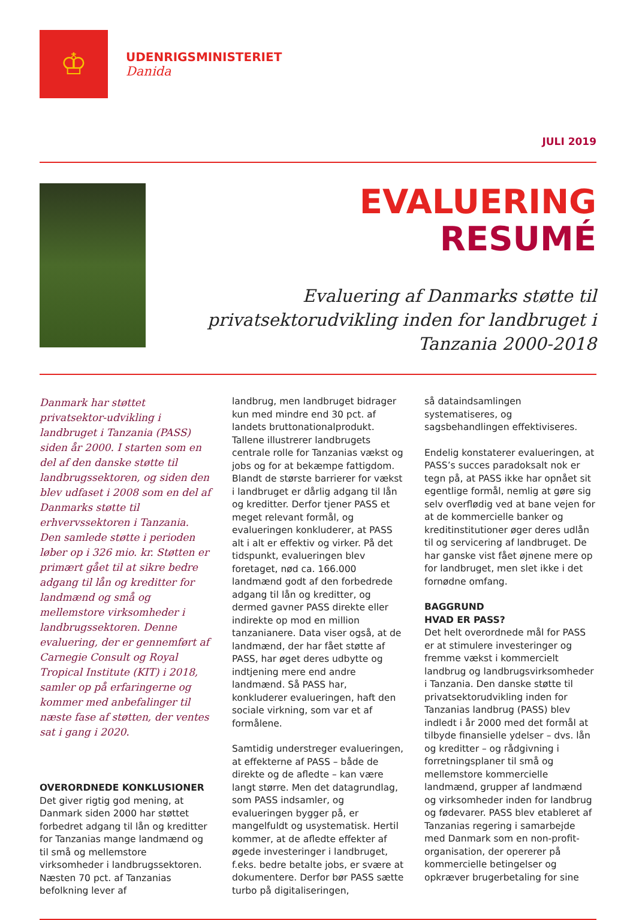♔
UDENRIGSMINISTERIET
Danida
JULI 2019
EVALUERING
RESUMÉ
Evaluering af Danmarks støtte til privatsektorudvikling inden for landbruget i Tanzania 2000-2018
Danmark har støttet privatsektor-udvikling i landbruget i Tanzania (PASS) siden år 2000. I starten som en del af den danske støtte til landbrugssektoren, og siden den blev udfaset i 2008 som en del af Danmarks støtte til erhvervssektoren i Tanzania. Den samlede støtte i perioden løber op i 326 mio. kr. Støtten er primært gået til at sikre bedre adgang til lån og kreditter for landmænd og små og mellemstore virksomheder i landbrugssektoren. Denne evaluering, der er gennemført af Carnegie Consult og Royal Tropical Institute (KIT) i 2018, samler op på erfaringerne og kommer med anbefalinger til næste fase af støtten, der ventes sat i gang i 2020.
OVERORDNEDE KONKLUSIONER
Det giver rigtig god mening, at Danmark siden 2000 har støttet forbedret adgang til lån og kreditter for Tanzanias mange landmænd og til små og mellemstore virksomheder i landbrugssektoren. Næsten 70 pct. af Tanzanias befolkning lever af
landbrug, men landbruget bidrager kun med mindre end 30 pct. af landets bruttonationalprodukt. Tallene illustrerer landbrugets centrale rolle for Tanzanias vækst og jobs og for at bekæmpe fattigdom. Blandt de største barrierer for vækst i landbruget er dårlig adgang til lån og kreditter. Derfor tjener PASS et meget relevant formål, og evalueringen konkluderer, at PASS alt i alt er effektiv og virker. På det tidspunkt, evalueringen blev foretaget, nød ca. 166.000 landmænd godt af den forbedrede adgang til lån og kreditter, og dermed gavner PASS direkte eller indirekte op mod en million tanzanianere. Data viser også, at de landmænd, der har fået støtte af PASS, har øget deres udbytte og indtjening mere end andre landmænd. Så PASS har, konkluderer evalueringen, haft den sociale virkning, som var et af formålene.
Samtidig understreger evalueringen, at effekterne af PASS – både de direkte og de afledte – kan være langt større. Men det datagrundlag, som PASS indsamler, og evalueringen bygger på, er mangelfuldt og usystematisk. Hertil kommer, at de afledte effekter af øgede investeringer i landbruget, f.eks. bedre betalte jobs, er svære at dokumentere. Derfor bør PASS sætte turbo på digitaliseringen,
så dataindsamlingen systematiseres, og sagsbehandlingen effektiviseres.
Endelig konstaterer evalueringen, at PASS’s succes paradoksalt nok er tegn på, at PASS ikke har opnået sit egentlige formål, nemlig at gøre sig selv overflødig ved at bane vejen for at de kommercielle banker og kreditinstitutioner øger deres udlån til og servicering af landbruget. De har ganske vist fået øjnene mere op for landbruget, men slet ikke i det fornødne omfang.
BAGGRUND
HVAD ER PASS?
Det helt overordnede mål for PASS er at stimulere investeringer og fremme vækst i kommercielt landbrug og landbrugsvirksomheder i Tanzania. Den danske støtte til privatsektorudvikling inden for Tanzanias landbrug (PASS) blev indledt i år 2000 med det formål at tilbyde finansielle ydelser – dvs. lån og kreditter – og rådgivning i forretningsplaner til små og mellemstore kommercielle landmænd, grupper af landmænd og virksomheder inden for landbrug og fødevarer. PASS blev etableret af Tanzanias regering i samarbejde med Danmark som en non-profit-organisation, der opererer på kommercielle betingelser og opkræver brugerbetaling for sine